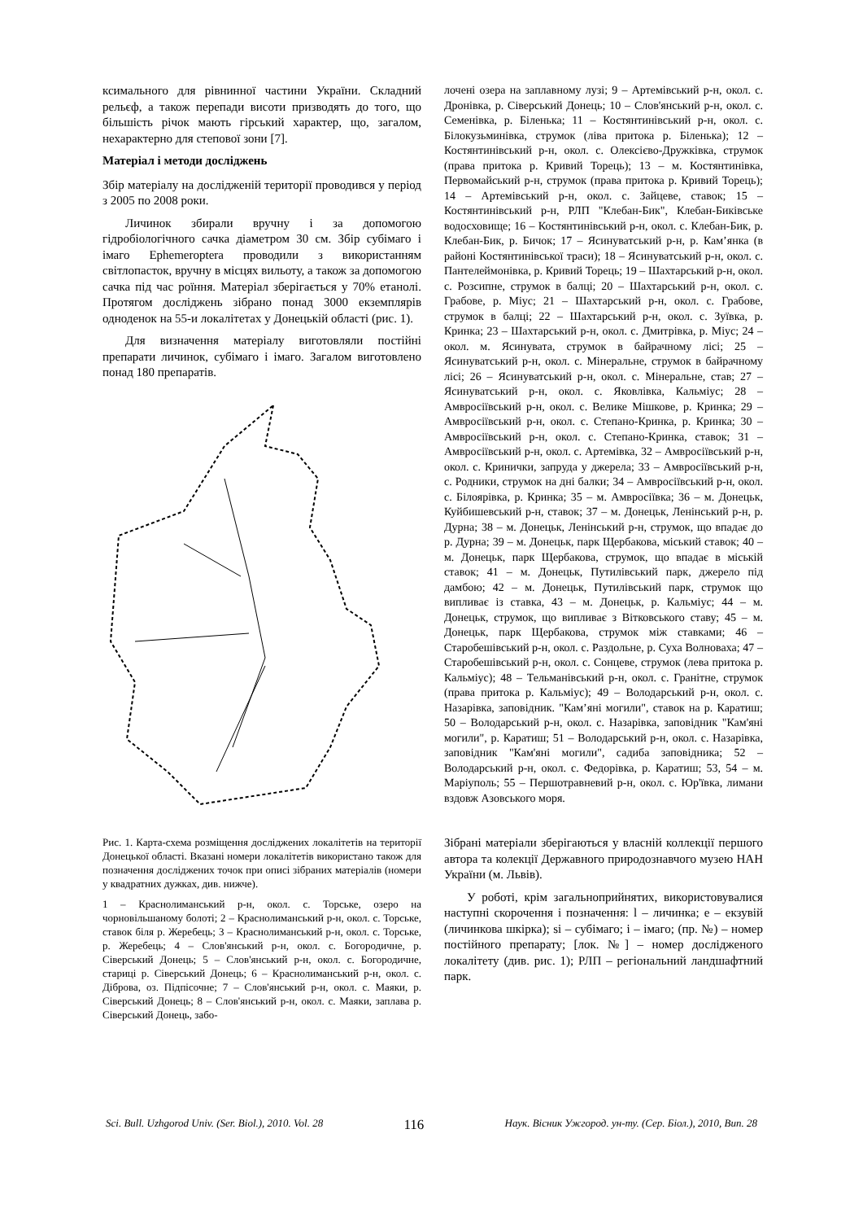ксимального для рівнинної частини України. Складний рельєф, а також перепади висоти призводять до того, що більшість річок мають гірський характер, що, загалом, нехарактерно для степової зони [7].
Матеріал і методи досліджень
Збір матеріалу на дослідженій території проводився у період з 2005 по 2008 роки.
Личинок збирали вручну і за допомогою гідробіологічного сачка діаметром 30 см. Збір субімаго і імаго Ephemeroptera проводили з використанням світлопасток, вручну в місцях вильоту, а також за допомогою сачка під час роїння. Матеріал зберігається у 70% етанолі. Протягом досліджень зібрано понад 3000 екземплярів одноденок на 55-и локалітетах у Донецькій області (рис. 1).
Для визначення матеріалу виготовляли постійні препарати личинок, субімаго і імаго. Загалом виготовлено понад 180 препаратів.
Рис. 1. Карта-схема розміщення досліджених локалітетів на території Донецької області. Вказані номери локалітетів використано також для позначення досліджених точок при описі зібраних матеріалів (номери у квадратних дужках, див. нижче).
1 – Краснолиманський р-н, окол. с. Торське, озеро на чорновільшаному болоті; 2 – Краснолиманський р-н, окол. с. Торське, ставок біля р. Жеребець; 3 – Краснолиманський р-н, окол. с. Торське, р. Жеребець; 4 – Слов'янський р-н, окол. с. Богородичне, р. Сіверський Донець; 5 – Слов'янський р-н, окол. с. Богородичне, стариці р. Сіверський Донець; 6 – Краснолиманський р-н, окол. с. Діброва, оз. Підпісочне; 7 – Слов'янський р-н, окол. с. Маяки, р. Сіверський Донець; 8 – Слов'янський р-н, окол. с. Маяки, заплава р. Сіверський Донець, забо-
лочені озера на заплавному лузі; 9 – Артемівський р-н, окол. с. Дронівка, р. Сіверський Донець; 10 – Слов'янський р-н, окол. с. Семенівка, р. Біленька; 11 – Костянтинівський р-н, окол. с. Білокузьминівка, струмок (ліва притока р. Біленька); 12 – Костянтинівський р-н, окол. с. Олексієво-Дружківка, струмок (права притока р. Кривий Торець); 13 – м. Костянтинівка, Первомайський р-н, струмок (права притока р. Кривий Торець); 14 – Артемівський р-н, окол. с. Зайцеве, ставок; 15 – Костянтинівський р-н, РЛП "Клебан-Бик", Клебан-Биківське водосховище; 16 – Костянтинівський р-н, окол. с. Клебан-Бик, р. Клебан-Бик, р. Бичок; 17 – Ясинуватський р-н, р. Кам’янка (в районі Костянтинівської траси); 18 – Ясинуватський р-н, окол. с. Пантелеймонівка, р. Кривий Торець; 19 – Шахтарський р-н, окол. с. Розсипне, струмок в балці; 20 – Шахтарський р-н, окол. с. Грабове, р. Міус; 21 – Шахтарський р-н, окол. с. Грабове, струмок в балці; 22 – Шахтарський р-н, окол. с. Зуївка, р. Кринка; 23 – Шахтарський р-н, окол. с. Дмитрівка, р. Міус; 24 – окол. м. Ясинувата, струмок в байрачному лісі; 25 – Ясинуватський р-н, окол. с. Мінеральне, струмок в байрачному лісі; 26 – Ясинуватський р-н, окол. с. Мінеральне, став; 27 – Ясинуватський р-н, окол. с. Яковлівка, Кальміус; 28 – Амвросіївський р-н, окол. с. Велике Мішкове, р. Кринка; 29 – Амвросіївський р-н, окол. с. Степано-Кринка, р. Кринка; 30 – Амвросіївський р-н, окол. с. Степано-Кринка, ставок; 31 – Амвросіївський р-н, окол. с. Артемівка, 32 – Амвросіївський р-н, окол. с. Кринички, запруда у джерела; 33 – Амвросіївський р-н, с. Родники, струмок на дні балки; 34 – Амвросіївський р-н, окол. с. Білоярівка, р. Кринка; 35 – м. Амвросіївка; 36 – м. Донецьк, Куйбишевський р-н, ставок; 37 – м. Донецьк, Ленінський р-н, р. Дурна; 38 – м. Донецьк, Ленінський р-н, струмок, що впадає до р. Дурна; 39 – м. Донецьк, парк Щербакова, міський ставок; 40 – м. Донецьк, парк Щербакова, струмок, що впадає в міській ставок; 41 – м. Донецьк, Путилівський парк, джерело під дамбою; 42 – м. Донецьк, Путилівський парк, струмок що випливає із ставка, 43 – м. Донецьк, р. Кальміус; 44 – м. Донецьк, струмок, що випливає з Вітковського ставу; 45 – м. Донецьк, парк Щербакова, струмок між ставками; 46 – Старобешівський р-н, окол. с. Раздольне, р. Суха Волноваха; 47 – Старобешівський р-н, окол. с. Сонцеве, струмок (лева притока р. Кальміус); 48 – Тельманівський р-н, окол. с. Гранітне, струмок (права притока р. Кальміус); 49 – Володарський р-н, окол. с. Назарівка, заповідник. "Кам’яні могили", ставок на р. Каратиш; 50 – Володарський р-н, окол. с. Назарівка, заповідник "Кам'яні могили", р. Каратиш; 51 – Володарський р-н, окол. с. Назарівка, заповідник "Кам'яні могили", садиба заповідника; 52 – Володарський р-н, окол. с. Федорівка, р. Каратиш; 53, 54 – м. Маріуполь; 55 – Першотравневий р-н, окол. с. Юр'ївка, лимани вздовж Азовського моря.
Зібрані матеріали зберігаються у власній коллекції першого автора та колекції Державного природознавчого музею НАН України (м. Львів).
У роботі, крім загальноприйнятих, використовувалися наступні скорочення і позначення: l – личинка; e – екзувій (личинкова шкірка); si – субімаго; і – імаго; (пр. №) – номер постійного препарату; [лок. №] – номер дослідженого локалітету (див. рис. 1); РЛП – регіональний ландшафтний парк.
Sci. Bull. Uzhgorod Univ. (Ser. Biol.), 2010. Vol. 28 116 Наук. Вісник Ужгород. ун-ту. (Сер. Біол.), 2010, Вип. 28